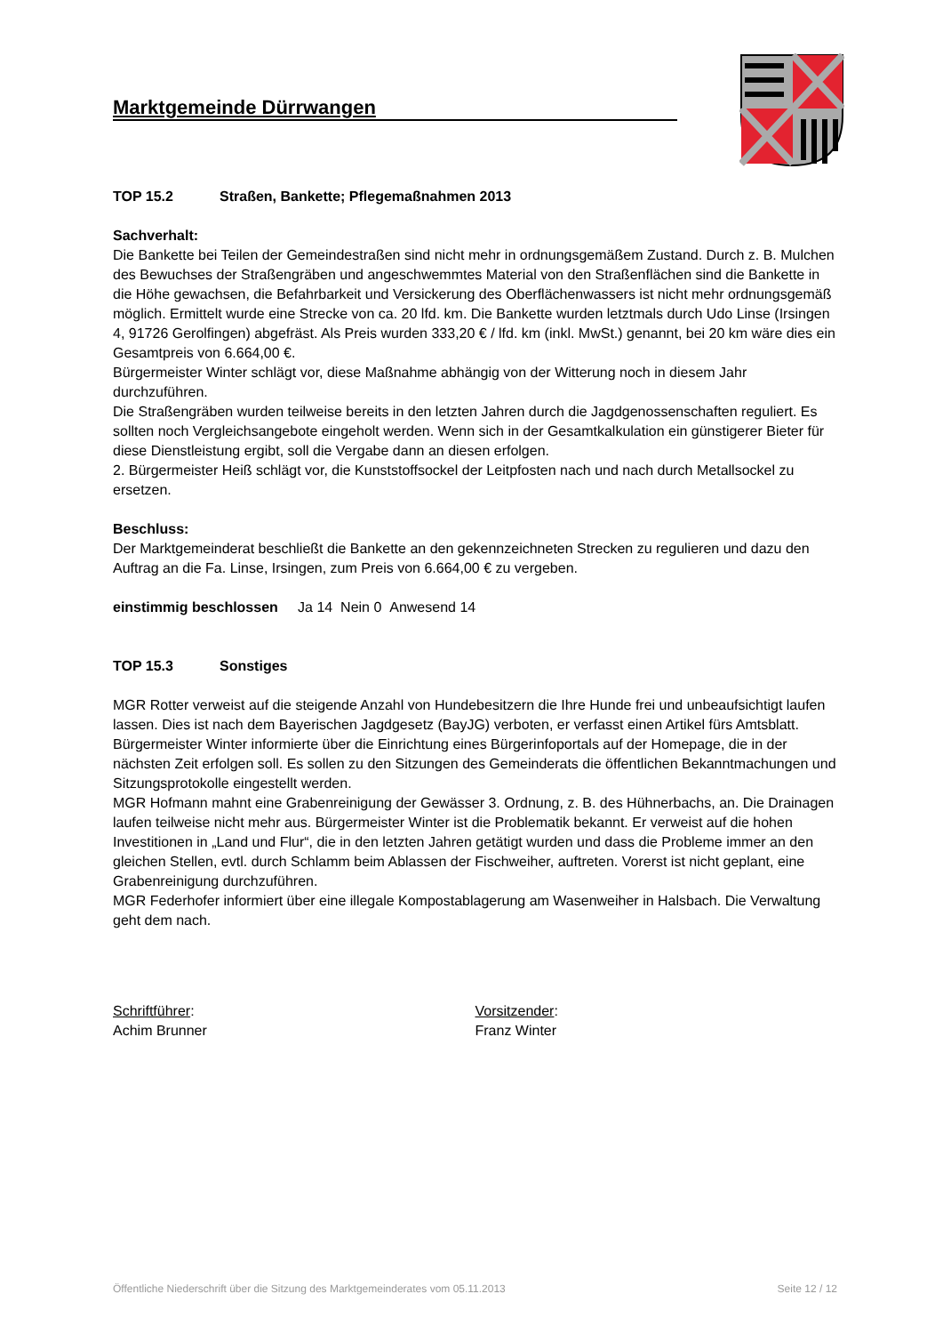Marktgemeinde Dürrwangen
TOP 15.2 Straßen, Bankette; Pflegemaßnahmen 2013
Sachverhalt:
Die Bankette bei Teilen der Gemeindestraßen sind nicht mehr in ordnungsgemäßem Zustand. Durch z. B. Mulchen des Bewuchses der Straßengräben und angeschwemmtes Material von den Straßenflächen sind die Bankette in die Höhe gewachsen, die Befahrbarkeit und Versickerung des Oberflächenwassers ist nicht mehr ordnungsgemäß möglich. Ermittelt wurde eine Strecke von ca. 20 lfd. km. Die Bankette wurden letztmals durch Udo Linse (Irsingen 4, 91726 Gerolfingen) abgefräst. Als Preis wurden 333,20 € / lfd. km (inkl. MwSt.) genannt, bei 20 km wäre dies ein Gesamtpreis von 6.664,00 €.
Bürgermeister Winter schlägt vor, diese Maßnahme abhängig von der Witterung noch in diesem Jahr durchzuführen.
Die Straßengräben wurden teilweise bereits in den letzten Jahren durch die Jagdgenossenschaften reguliert. Es sollten noch Vergleichsangebote eingeholt werden. Wenn sich in der Gesamtkalkulation ein günstigerer Bieter für diese Dienstleistung ergibt, soll die Vergabe dann an diesen erfolgen.
2. Bürgermeister Heiß schlägt vor, die Kunststoffsockel der Leitpfosten nach und nach durch Metallsockel zu ersetzen.
Beschluss:
Der Marktgemeinderat beschließt die Bankette an den gekennzeichneten Strecken zu regulieren und dazu den Auftrag an die Fa. Linse, Irsingen, zum Preis von 6.664,00 € zu vergeben.
einstimmig beschlossen Ja 14 Nein 0 Anwesend 14
TOP 15.3 Sonstiges
MGR Rotter verweist auf die steigende Anzahl von Hundebesitzern die Ihre Hunde frei und unbeaufsichtigt laufen lassen. Dies ist nach dem Bayerischen Jagdgesetz (BayJG) verboten, er verfasst einen Artikel fürs Amtsblatt.
Bürgermeister Winter informierte über die Einrichtung eines Bürgerinfoportals auf der Homepage, die in der nächsten Zeit erfolgen soll. Es sollen zu den Sitzungen des Gemeinderats die öffentlichen Bekanntmachungen und Sitzungsprotokolle eingestellt werden.
MGR Hofmann mahnt eine Grabenreinigung der Gewässer 3. Ordnung, z. B. des Hühnerbachs, an. Die Drainagen laufen teilweise nicht mehr aus. Bürgermeister Winter ist die Problematik bekannt. Er verweist auf die hohen Investitionen in „Land und Flur“, die in den letzten Jahren getätigt wurden und dass die Probleme immer an den gleichen Stellen, evtl. durch Schlamm beim Ablassen der Fischweiher, auftreten. Vorerst ist nicht geplant, eine Grabenreinigung durchzuführen.
MGR Federhofer informiert über eine illegale Kompostablagerung am Wasenweiher in Halsbach. Die Verwaltung geht dem nach.
Schriftführer:
Achim Brunner
Vorsitzender:
Franz Winter
Öffentliche Niederschrift über die Sitzung des Marktgemeinderates vom 05.11.2013 Seite 12 / 12